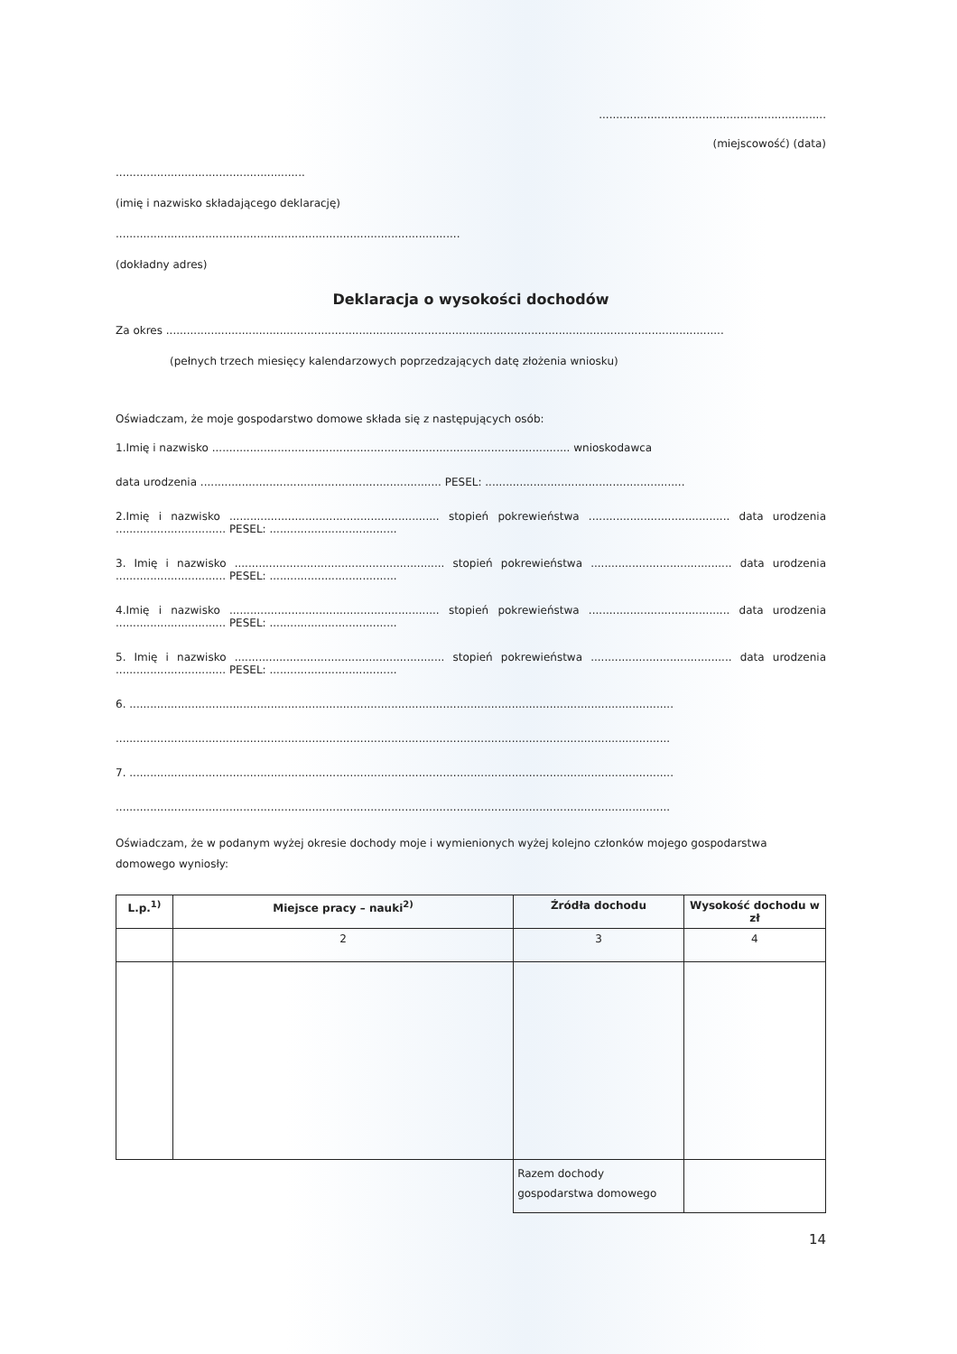..................................................................
(miejscowość) (data)
.......................................................
(imię i nazwisko składającego deklarację)
....................................................................................................
(dokładny adres)
Deklaracja o wysokości dochodów
Za okres ..................................................................................................................................................................
(pełnych trzech miesięcy kalendarzowych poprzedzających datę złożenia wniosku)
Oświadczam, że moje gospodarstwo domowe składa się z następujących osób:
1.Imię i nazwisko ........................................................................................................ wnioskodawca
data urodzenia ...................................................................... PESEL: ..........................................................
2.Imię i nazwisko ............................................................. stopień pokrewieństwa ......................................... data urodzenia ................................ PESEL: .....................................
3. Imię i nazwisko ............................................................. stopień pokrewieństwa ......................................... data urodzenia ................................ PESEL: .....................................
4.Imię i nazwisko ............................................................. stopień pokrewieństwa ......................................... data urodzenia ................................ PESEL: .....................................
5. Imię i nazwisko ............................................................. stopień pokrewieństwa ......................................... data urodzenia ................................ PESEL: .....................................
6. ..............................................................................................................................................................
.................................................................................................................................................................
7. ..............................................................................................................................................................
.................................................................................................................................................................
Oświadczam, że w podanym wyżej okresie dochody moje i wymienionych wyżej kolejno członków mojego gospodarstwa domowego wyniosły:
| L.p.<sup>1)</sup> | Miejsce pracy – nauki<sup>2)</sup> | Źródła dochodu | Wysokość dochodu w zł |
| --- | --- | --- | --- |
| | 2 | 3 | 4 |
| | | Razem dochody gospodarstwa domowego | |
14